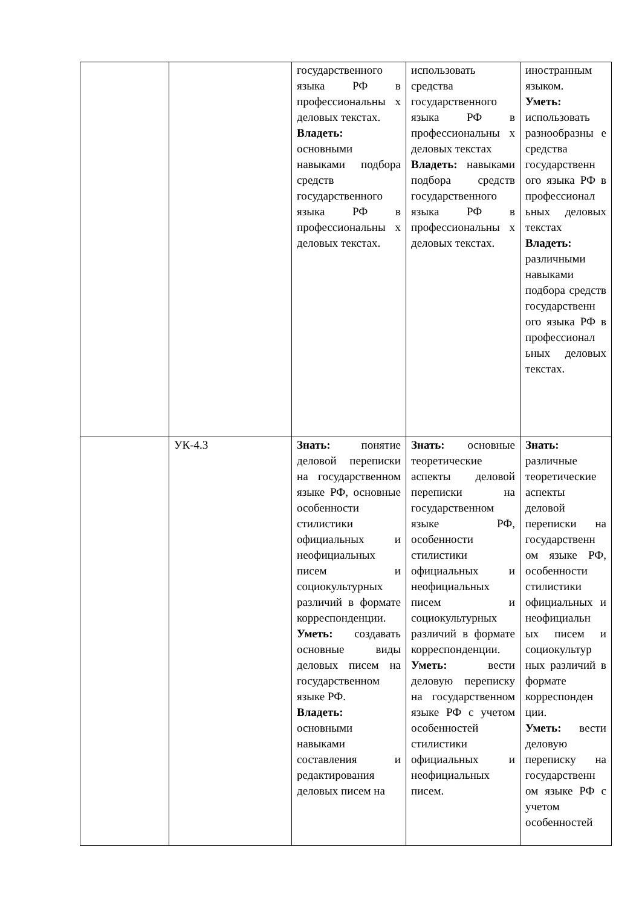| | | государственного языка РФ в профессиональны х деловых текстах. Владеть: основными навыками подбора средств государственного языка РФ в профессиональны х деловых текстах. | использовать средства государственного языка РФ в профессиональны х деловых текстах Владеть: навыками подбора средств государственного языка РФ в профессиональны х деловых текстах. | иностранным языком. Уметь: использовать разнообразны е средства государственн ого языка РФ в профессионал ьных деловых текстах Владеть: различными навыками подбора средств государственн ого языка РФ в профессионал ьных деловых текстах. |
| | УК-4.3 | Знать: понятие деловой переписки на государственном языке РФ, основные особенности стилистики официальных и неофициальных писем и социокультурных различий в формате корреспонденции. Уметь: создавать основные виды деловых писем на государственном языке РФ. Владеть: основными навыками составления и редактирования деловых писем на | Знать: основные теоретические аспекты деловой переписки на государственном языке РФ, особенности стилистики официальных и неофициальных писем и социокультурных различий в формате корреспонденции. Уметь: вести деловую переписку на государственном языке РФ с учетом особенностей стилистики официальных и неофициальных писем. | Знать: различные теоретические аспекты деловой переписки на государственн ом языке РФ, особенности стилистики официальных и неофициальн ых писем и социокультур ных различий в формате корреспонден ции. Уметь: вести деловую переписку на государственн ом языке РФ с учетом особенностей |